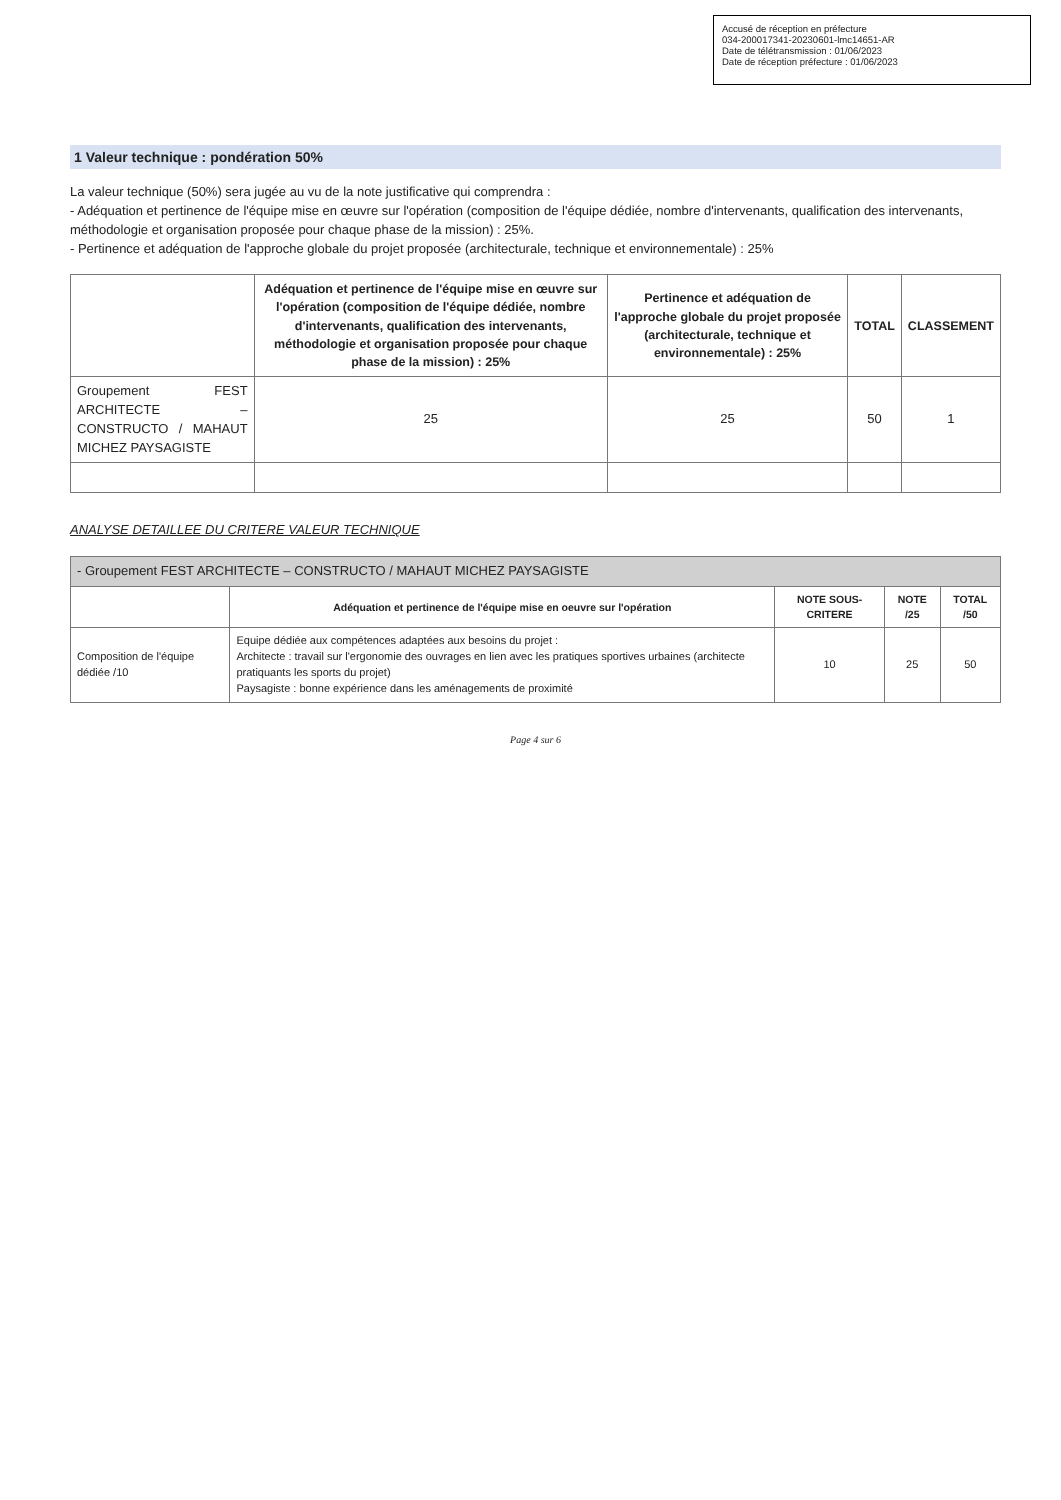Accusé de réception en préfecture
034-200017341-20230601-lmc14651-AR
Date de télétransmission : 01/06/2023
Date de réception préfecture : 01/06/2023
1 Valeur technique : pondération 50%
La valeur technique (50%) sera jugée au vu de la note justificative qui comprendra :
- Adéquation et pertinence de l'équipe mise en œuvre sur l'opération (composition de l'équipe dédiée, nombre d'intervenants, qualification des intervenants, méthodologie et organisation proposée pour chaque phase de la mission) : 25%.
- Pertinence et adéquation de l'approche globale du projet proposée (architecturale, technique et environnementale) : 25%
| | Adéquation et pertinence de l'équipe mise en œuvre sur l'opération (composition de l'équipe dédiée, nombre d'intervenants, qualification des intervenants, méthodologie et organisation proposée pour chaque phase de la mission) : 25% | Pertinence et adéquation de l'approche globale du projet proposée (architecturale, technique et environnementale) : 25% | TOTAL | CLASSEMENT |
| --- | --- | --- | --- | --- |
| Groupement FEST ARCHITECTE – CONSTRUCTO / MAHAUT MICHEZ PAYSAGISTE | 25 | 25 | 50 | 1 |
ANALYSE DETAILLEE DU CRITERE VALEUR TECHNIQUE
| - Groupement FEST ARCHITECTE – CONSTRUCTO / MAHAUT MICHEZ PAYSAGISTE | | | | |
| | Adéquation et pertinence de l'équipe mise en oeuvre sur l'opération | NOTE SOUS-CRITERE | NOTE /25 | TOTAL /50 |
| Composition de l'équipe dédiée /10 | Equipe dédiée aux compétences adaptées aux besoins du projet : Architecte : travail sur l'ergonomie des ouvrages en lien avec les pratiques sportives urbaines (architecte pratiquants les sports du projet) Paysagiste : bonne expérience dans les aménagements de proximité | 10 | 25 | 50 |
Page 4 sur 6